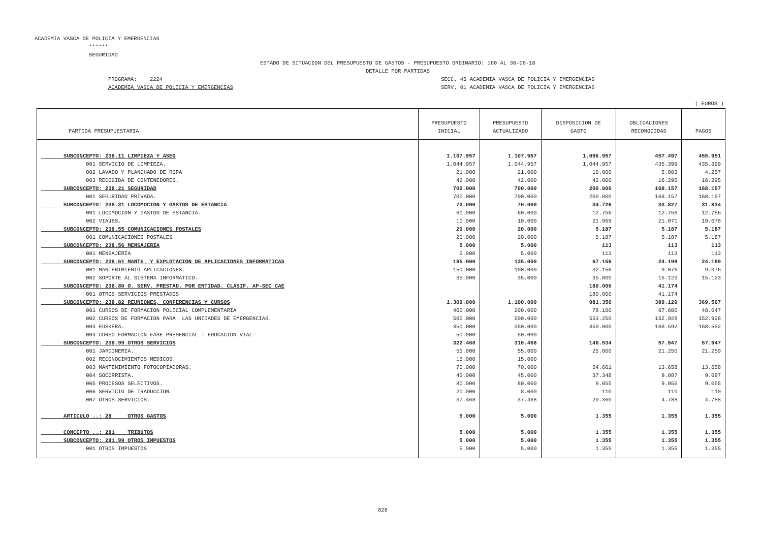ACADEMIA VASCA DE POLICIA Y EMERGENCIAS ****** SEGURIDAD
ESTADO DE SITUACION DEL PRESUPUESTO DE GASTOS - PRESUPUESTO ORDINARIO: 160 AL 30-06-16 DETALLE POR PARTIDAS
PROGRAMA: 2224 ACADEMIA VASCA DE POLICIA Y EMERGENCIAS
SECC. 45 ACADEMIA VASCA DE POLICIA Y EMERGENCIAS SERV. 01 ACADEMIA VASCA DE POLICIA Y EMERGENCIAS
( EUROS )
| PARTIDA PRESUPUESTARIA | PRESUPUESTO INICIAL | PRESUPUESTO ACTUALIZADO | DISPOSICION DE GASTO | OBLIGACIONES RECONOCIDAS | PAGOS |
| --- | --- | --- | --- | --- | --- |
| SUBCONCEPTO: 238.11 LIMPIEZA Y ASEO | 1.107.957 | 1.107.957 | 1.096.957 | 457.497 | 455.951 |
| 001 SERVICIO DE LIMPIEZA. | 1.044.957 | 1.044.957 | 1.044.957 | 435.399 | 435.399 |
| 002 LAVADO Y PLANCHADO DE ROPA | 21.000 | 21.000 | 10.000 | 5.803 | 4.257 |
| 003 RECOGIDA DE CONTENEDORES. | 42.000 | 42.000 | 42.000 | 16.295 | 16.295 |
| SUBCONCEPTO: 238.21 SEGURIDAD | 700.000 | 700.000 | 200.000 | 168.157 | 168.157 |
| 001 SEGURIDAD PRIVADA. | 700.000 | 700.000 | 200.000 | 168.157 | 168.157 |
| SUBCONCEPTO: 238.31 LOCOMOCION Y GASTOS DE ESTANCIA | 70.000 | 70.000 | 34.726 | 33.827 | 31.834 |
| 001 LOCOMOCION Y GASTOS DE ESTANCIA. | 60.000 | 60.000 | 12.756 | 12.756 | 12.756 |
| 002 VIAJES. | 10.000 | 10.000 | 21.969 | 21.071 | 19.078 |
| SUBCONCEPTO: 238.55 COMUNICACIONES POSTALES | 20.000 | 20.000 | 5.187 | 5.187 | 5.187 |
| 001 COMUNICACIONES POSTALES | 20.000 | 20.000 | 5.187 | 5.187 | 5.187 |
| SUBCONCEPTO: 238.56 MENSAJERIA | 5.000 | 5.000 | 113 | 113 | 113 |
| 001 MENSAJERIA | 5.000 | 5.000 | 113 | 113 | 113 |
| SUBCONCEPTO: 238.61 MANTE. Y EXPLOTACION DE APLICACIONES INFORMATICAS | 185.000 | 135.000 | 67.156 | 24.199 | 24.199 |
| 001 MANTENIMIENTO APLICACIONES. | 150.000 | 100.000 | 32.156 | 9.076 | 9.076 |
| 002 SOPORTE AL SISTEMA INFORMATICO. | 35.000 | 35.000 | 35.000 | 15.123 | 15.123 |
| SUBCONCEPTO: 238.80 O. SERV. PRESTAD. POR ENTIDAD. CLASIF. AP-SEC CAE | | | 180.000 | 41.174 | |
| 001 OTROS SERVICIOS PRESTADOS | | | 180.000 | 41.174 | |
| SUBCONCEPTO: 238.82 REUNIONES, CONFERENCIAS Y CURSOS | 1.300.000 | 1.100.000 | 981.350 | 389.120 | 369.567 |
| 001 CURSOS DE FORMACION POLICIAL COMPLEMENTARIA | 400.000 | 200.000 | 78.100 | 67.600 | 48.047 |
| 002 CURSOS DE FORMACION PARA LAS UNIDADES DE EMERGENCIAS. | 500.000 | 500.000 | 553.250 | 152.928 | 152.928 |
| 003 EUSKERA. | 350.000 | 350.000 | 350.000 | 168.592 | 168.592 |
| 004 CURSO FORMACION FASE PRESENCIAL - EDUCACION VIAL | 50.000 | 50.000 | | | |
| SUBCONCEPTO: 238.99 OTROS SERVICIOS | 322.468 | 310.468 | 146.534 | 57.947 | 57.947 |
| 001 JARDINERIA. | 55.000 | 55.000 | 25.000 | 21.250 | 21.250 |
| 002 RECONOCIMIENTOS MEDICOS. | 15.000 | 15.000 | | | |
| 003 MANTENIMIENTO FOTOCOPIADORAS. | 70.000 | 70.000 | 54.661 | 13.658 | 13.658 |
| 004 SOCORRISTA. | 45.000 | 45.000 | 37.348 | 9.087 | 9.087 |
| 005 PROCESOS SELECTIVOS. | 80.000 | 80.000 | 9.055 | 9.055 | 9.055 |
| 006 SERVICIO DE TRADUCCION. | 20.000 | 8.000 | 110 | 110 | 110 |
| 007 OTROS SERVICIOS. | 37.468 | 37.468 | 20.360 | 4.788 | 4.788 |
| ARTICULO ..: 28 OTROS GASTOS | 5.000 | 5.000 | 1.355 | 1.355 | 1.355 |
| CONCEPTO ..: 281 TRIBUTOS | 5.000 | 5.000 | 1.355 | 1.355 | 1.355 |
| SUBCONCEPTO: 281.99 OTROS IMPUESTOS | 5.000 | 5.000 | 1.355 | 1.355 | 1.355 |
| 001 OTROS IMPUESTOS | 5.000 | 5.000 | 1.355 | 1.355 | 1.355 |
828